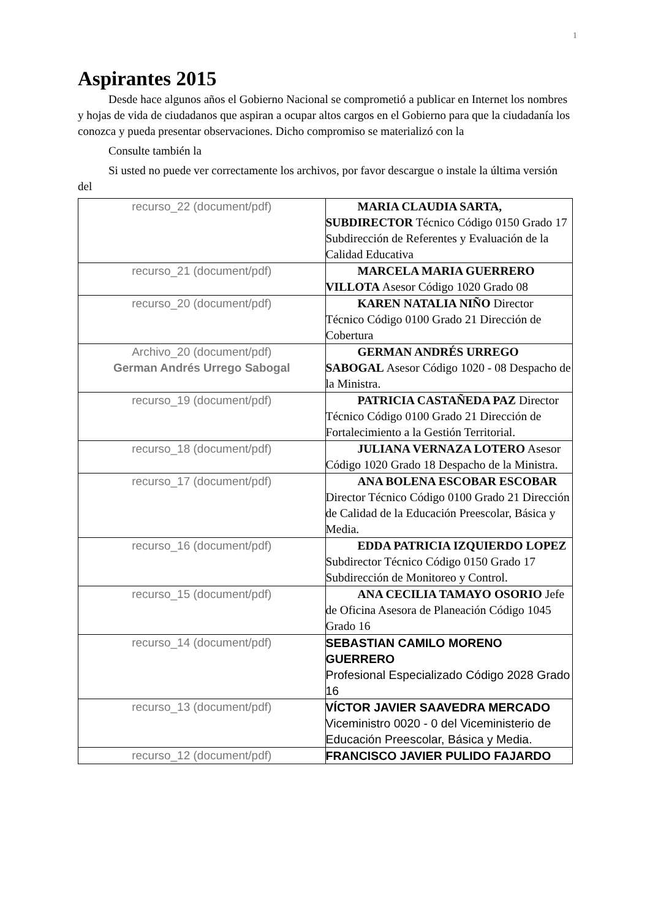1
Aspirantes 2015
Desde hace algunos años el Gobierno Nacional se comprometió a publicar en Internet los nombres y hojas de vida de ciudadanos que aspiran a ocupar altos cargos en el Gobierno para que la ciudadanía los conozca y pueda presentar observaciones. Dicho compromiso se materializó con la
Consulte también la
Si usted no puede ver correctamente los archivos, por favor descargue o instale la última versión del
| recurso_22 (document/pdf) | MARIA CLAUDIA SARTA, SUBDIRECTOR Técnico Código 0150 Grado 17 Subdirección de Referentes y Evaluación de la Calidad Educativa |
| recurso_21 (document/pdf) | MARCELA MARIA GUERRERO VILLOTA Asesor Código 1020 Grado 08 |
| recurso_20 (document/pdf) | KAREN NATALIA NIÑO Director Técnico Código 0100 Grado 21 Dirección de Cobertura |
| Archivo_20 (document/pdf) German Andrés Urrego Sabogal | GERMAN ANDRÉS URREGO SABOGAL Asesor Código 1020 - 08 Despacho de la Ministra. |
| recurso_19 (document/pdf) | PATRICIA CASTAÑEDA PAZ Director Técnico Código 0100 Grado 21 Dirección de Fortalecimiento a la Gestión Territorial. |
| recurso_18 (document/pdf) | JULIANA VERNAZA LOTERO Asesor Código 1020 Grado 18 Despacho de la Ministra. |
| recurso_17 (document/pdf) | ANA BOLENA ESCOBAR ESCOBAR Director Técnico Código 0100 Grado 21 Dirección de Calidad de la Educación Preescolar, Básica y Media. |
| recurso_16 (document/pdf) | EDDA PATRICIA IZQUIERDO LOPEZ Subdirector Técnico Código 0150 Grado 17 Subdirección de Monitoreo y Control. |
| recurso_15 (document/pdf) | ANA CECILIA TAMAYO OSORIO Jefe de Oficina Asesora de Planeación Código 1045 Grado 16 |
| recurso_14 (document/pdf) | SEBASTIAN CAMILO MORENO GUERRERO Profesional Especializado Código 2028 Grado 16 |
| recurso_13 (document/pdf) | VÍCTOR JAVIER SAAVEDRA MERCADO Viceministro 0020 - 0 del Viceministerio de Educación Preescolar, Básica y Media. |
| recurso_12 (document/pdf) | FRANCISCO JAVIER PULIDO FAJARDO |